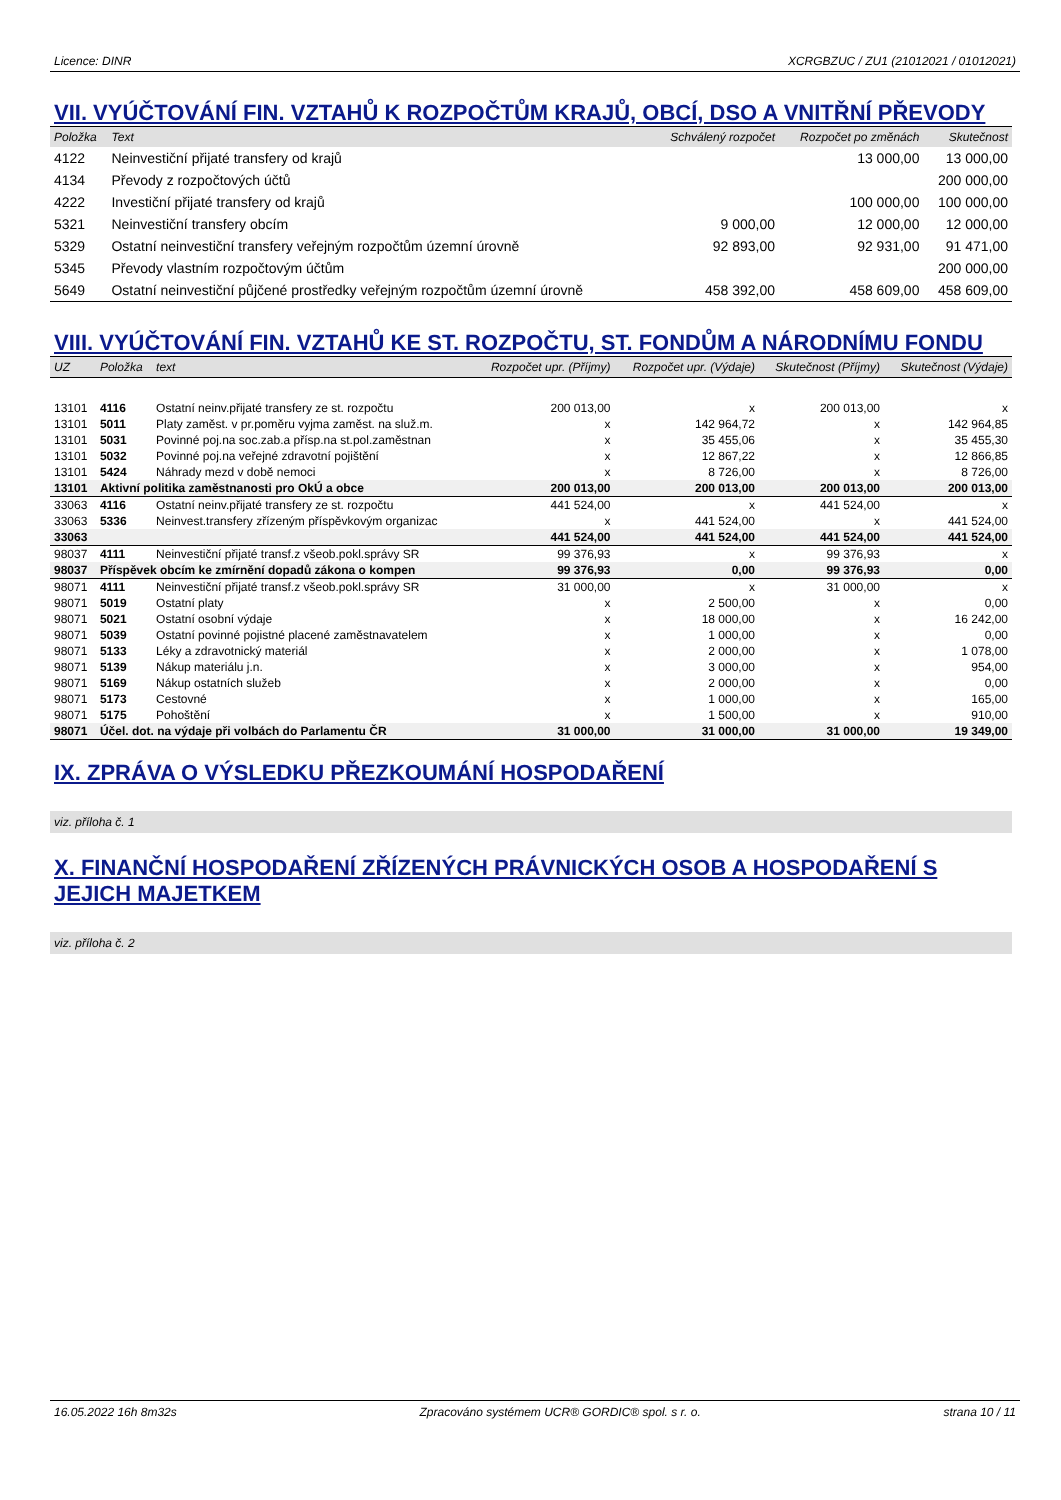Licence: DINR XCRGBZUC / ZU1 (21012021 / 01012021)
VII. VYÚČTOVÁNÍ FIN. VZTAHŮ K ROZPOČTŮM KRAJŮ, OBCÍ, DSO A VNITŘNÍ PŘEVODY
| Položka | Text | Schválený rozpočet | Rozpočet po změnách | Skutečnost |
| --- | --- | --- | --- | --- |
| 4122 | Neinvestiční přijaté transfery od krajů | | 13 000,00 | 13 000,00 |
| 4134 | Převody z rozpočtových účtů | | | 200 000,00 |
| 4222 | Investiční přijaté transfery od krajů | | 100 000,00 | 100 000,00 |
| 5321 | Neinvestiční transfery obcím | 9 000,00 | 12 000,00 | 12 000,00 |
| 5329 | Ostatní neinvestiční transfery veřejným rozpočtům územní úrovně | 92 893,00 | 92 931,00 | 91 471,00 |
| 5345 | Převody vlastním rozpočtovým účtům | | | 200 000,00 |
| 5649 | Ostatní neinvestiční půjčené prostředky veřejným rozpočtům územní úrovně | 458 392,00 | 458 609,00 | 458 609,00 |
VIII. VYÚČTOVÁNÍ FIN. VZTAHŮ KE ST. ROZPOČTU, ST. FONDŮM A NÁRODNÍMU FONDU
| UZ | Položka | text | Rozpočet upr. (Příjmy) | Rozpočet upr. (Výdaje) | Skutečnost (Příjmy) | Skutečnost (Výdaje) |
| --- | --- | --- | --- | --- | --- | --- |
| 13101 | 4116 | Ostatní neinv.přijaté transfery ze st. rozpočtu | 200 013,00 | x | 200 013,00 | x |
| 13101 | 5011 | Platy zaměst. v pr.poměru vyjma zaměst. na služ.m. | x | 142 964,72 | x | 142 964,85 |
| 13101 | 5031 | Povinné poj.na soc.zab.a přísp.na st.pol.zaměstnan | x | 35 455,06 | x | 35 455,30 |
| 13101 | 5032 | Povinné poj.na veřejné zdravotní pojištění | x | 12 867,22 | x | 12 866,85 |
| 13101 | 5424 | Náhrady mezd v době nemoci | x | 8 726,00 | x | 8 726,00 |
| 13101 | Aktivní politika zaměstnanosti pro OkÚ a obce | | 200 013,00 | 200 013,00 | 200 013,00 | 200 013,00 |
| 33063 | 4116 | Ostatní neinv.přijaté transfery ze st. rozpočtu | 441 524,00 | x | 441 524,00 | x |
| 33063 | 5336 | Neinvest.transfery zřízeným příspěvkovým organizac | x | 441 524,00 | x | 441 524,00 |
| 33063 | | | 441 524,00 | 441 524,00 | 441 524,00 | 441 524,00 |
| 98037 | 4111 | Neinvestiční přijaté transf.z všeob.pokl.správy SR | 99 376,93 | x | 99 376,93 | x |
| 98037 | Příspěvek obcím ke zmírnění dopadů zákona o kompen | | 99 376,93 | 0,00 | 99 376,93 | 0,00 |
| 98071 | 4111 | Neinvestiční přijaté transf.z všeob.pokl.správy SR | 31 000,00 | x | 31 000,00 | x |
| 98071 | 5019 | Ostatní platy | x | 2 500,00 | x | 0,00 |
| 98071 | 5021 | Ostatní osobní výdaje | x | 18 000,00 | x | 16 242,00 |
| 98071 | 5039 | Ostatní povinné pojistné placené zaměstnavatelem | x | 1 000,00 | x | 0,00 |
| 98071 | 5133 | Léky a zdravotnický materiál | x | 2 000,00 | x | 1 078,00 |
| 98071 | 5139 | Nákup materiálu j.n. | x | 3 000,00 | x | 954,00 |
| 98071 | 5169 | Nákup ostatních služeb | x | 2 000,00 | x | 0,00 |
| 98071 | 5173 | Cestovné | x | 1 000,00 | x | 165,00 |
| 98071 | 5175 | Pohoštění | x | 1 500,00 | x | 910,00 |
| 98071 | Účel. dot. na výdaje při volbách do Parlamentu ČR | | 31 000,00 | 31 000,00 | 31 000,00 | 19 349,00 |
IX. ZPRÁVA O VÝSLEDKU PŘEZKOUMÁNÍ HOSPODAŘENÍ
viz. příloha č. 1
X. FINANČNÍ HOSPODAŘENÍ ZŘÍZENÝCH PRÁVNICKÝCH OSOB A HOSPODAŘENÍ S JEJICH MAJETKEM
viz. příloha č. 2
16.05.2022 16h 8m32s Zpracováno systémem UCR® GORDIC® spol. s r. o. strana 10 / 11